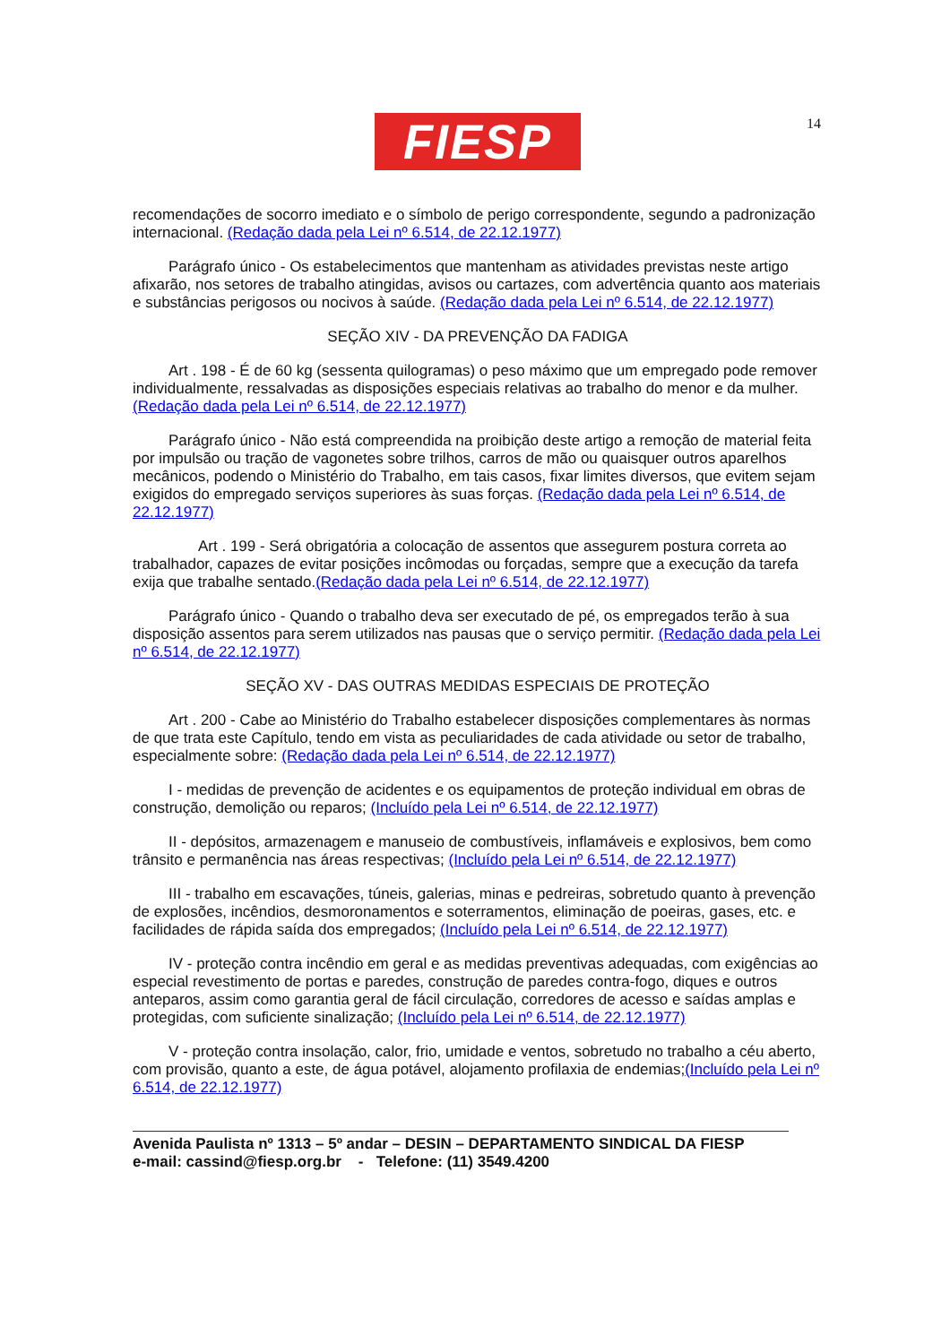FIESP 14
recomendações de socorro imediato e o símbolo de perigo correspondente, segundo a padronização internacional. (Redação dada pela Lei nº 6.514, de 22.12.1977)
Parágrafo único - Os estabelecimentos que mantenham as atividades previstas neste artigo afixarão, nos setores de trabalho atingidas, avisos ou cartazes, com advertência quanto aos materiais e substâncias perigosos ou nocivos à saúde. (Redação dada pela Lei nº 6.514, de 22.12.1977)
SEÇÃO XIV - DA PREVENÇÃO DA FADIGA
Art . 198 - É de 60 kg (sessenta quilogramas) o peso máximo que um empregado pode remover individualmente, ressalvadas as disposições especiais relativas ao trabalho do menor e da mulher. (Redação dada pela Lei nº 6.514, de 22.12.1977)
Parágrafo único - Não está compreendida na proibição deste artigo a remoção de material feita por impulsão ou tração de vagonetes sobre trilhos, carros de mão ou quaisquer outros aparelhos mecânicos, podendo o Ministério do Trabalho, em tais casos, fixar limites diversos, que evitem sejam exigidos do empregado serviços superiores às suas forças. (Redação dada pela Lei nº 6.514, de 22.12.1977)
Art . 199 - Será obrigatória a colocação de assentos que assegurem postura correta ao trabalhador, capazes de evitar posições incômodas ou forçadas, sempre que a execução da tarefa exija que trabalhe sentado.(Redação dada pela Lei nº 6.514, de 22.12.1977)
Parágrafo único - Quando o trabalho deva ser executado de pé, os empregados terão à sua disposição assentos para serem utilizados nas pausas que o serviço permitir. (Redação dada pela Lei nº 6.514, de 22.12.1977)
SEÇÃO XV - DAS OUTRAS MEDIDAS ESPECIAIS DE PROTEÇÃO
Art . 200 - Cabe ao Ministério do Trabalho estabelecer disposições complementares às normas de que trata este Capítulo, tendo em vista as peculiaridades de cada atividade ou setor de trabalho, especialmente sobre: (Redação dada pela Lei nº 6.514, de 22.12.1977)
I - medidas de prevenção de acidentes e os equipamentos de proteção individual em obras de construção, demolição ou reparos; (Incluído pela Lei nº 6.514, de 22.12.1977)
II - depósitos, armazenagem e manuseio de combustíveis, inflamáveis e explosivos, bem como trânsito e permanência nas áreas respectivas; (Incluído pela Lei nº 6.514, de 22.12.1977)
III - trabalho em escavações, túneis, galerias, minas e pedreiras, sobretudo quanto à prevenção de explosões, incêndios, desmoronamentos e soterramentos, eliminação de poeiras, gases, etc. e facilidades de rápida saída dos empregados; (Incluído pela Lei nº 6.514, de 22.12.1977)
IV - proteção contra incêndio em geral e as medidas preventivas adequadas, com exigências ao especial revestimento de portas e paredes, construção de paredes contra-fogo, diques e outros anteparos, assim como garantia geral de fácil circulação, corredores de acesso e saídas amplas e protegidas, com suficiente sinalização; (Incluído pela Lei nº 6.514, de 22.12.1977)
V - proteção contra insolação, calor, frio, umidade e ventos, sobretudo no trabalho a céu aberto, com provisão, quanto a este, de água potável, alojamento profilaxia de endemias;(Incluído pela Lei nº 6.514, de 22.12.1977)
Avenida Paulista nº 1313 – 5º andar – DESIN – DEPARTAMENTO SINDICAL DA FIESP
e-mail: cassind@fiesp.org.br - Telefone: (11) 3549.4200